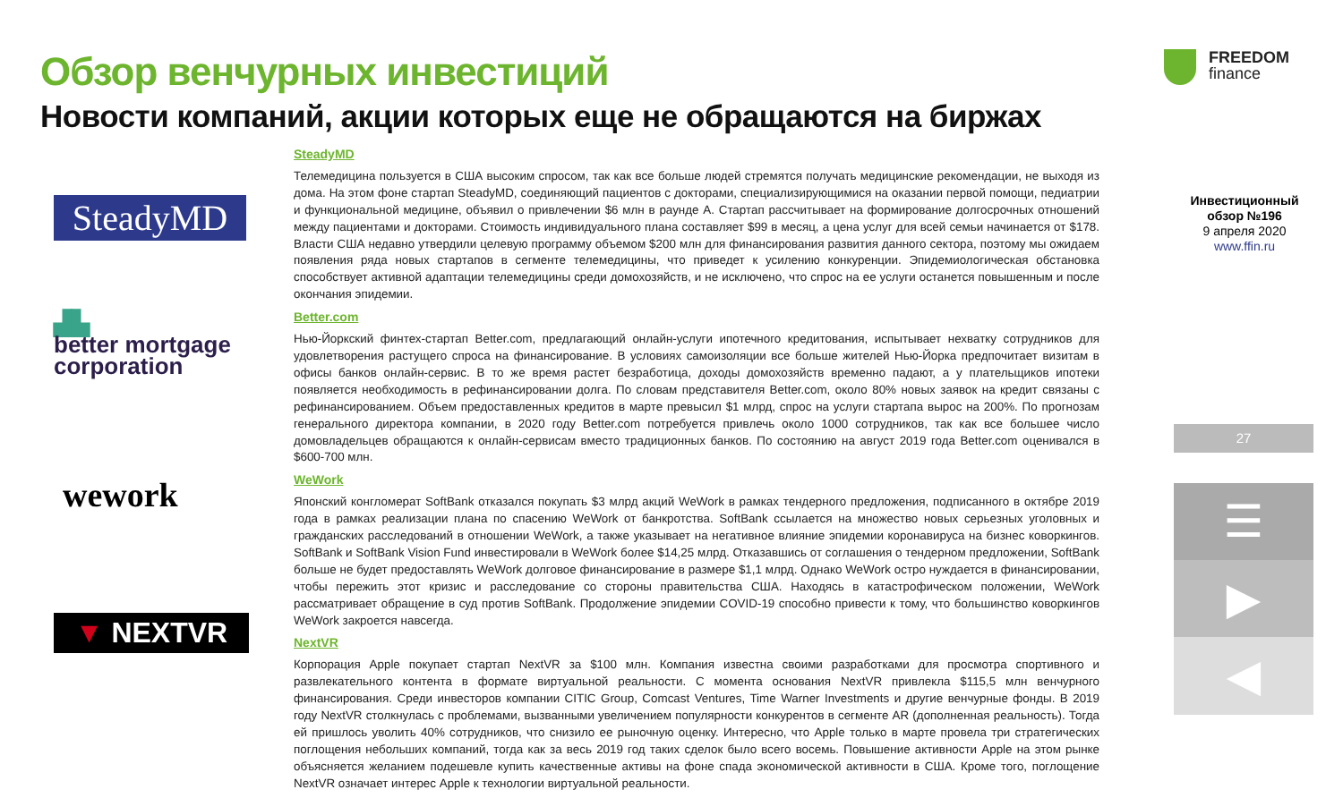Обзор венчурных инвестиций
Новости компаний, акции которых еще не обращаются на биржах
SteadyMD
▟▙
better mortgage
corporation
wework
▼ NEXTVR
SteadyMD
Телемедицина пользуется в США высоким спросом, так как все больше людей стремятся получать медицинские рекомендации, не выходя из дома. На этом фоне стартап SteadyMD, соединяющий пациентов с докторами, специализирующимися на оказании первой помощи, педиатрии и функциональной медицине, объявил о привлечении $6 млн в раунде A. Стартап рассчитывает на формирование долгосрочных отношений между пациентами и докторами. Стоимость индивидуального плана составляет $99 в месяц, а цена услуг для всей семьи начинается от $178. Власти США недавно утвердили целевую программу объемом $200 млн для финансирования развития данного сектора, поэтому мы ожидаем появления ряда новых стартапов в сегменте телемедицины, что приведет к усилению конкуренции. Эпидемиологическая обстановка способствует активной адаптации телемедицины среди домохозяйств, и не исключено, что спрос на ее услуги останется повышенным и после окончания эпидемии.
Better.com
Нью-Йоркский финтех-стартап Better.com, предлагающий онлайн-услуги ипотечного кредитования, испытывает нехватку сотрудников для удовлетворения растущего спроса на финансирование. В условиях самоизоляции все больше жителей Нью-Йорка предпочитает визитам в офисы банков онлайн-сервис. В то же время растет безработица, доходы домохозяйств временно падают, а у плательщиков ипотеки появляется необходимость в рефинансировании долга. По словам представителя Better.com, около 80% новых заявок на кредит связаны с рефинансированием. Объем предоставленных кредитов в марте превысил $1 млрд, спрос на услуги стартапа вырос на 200%. По прогнозам генерального директора компании, в 2020 году Better.com потребуется привлечь около 1000 сотрудников, так как все большее число домовладельцев обращаются к онлайн-сервисам вместо традиционных банков. По состоянию на август 2019 года Better.com оценивался в $600-700 млн.
WeWork
Японский конгломерат SoftBank отказался покупать $3 млрд акций WeWork в рамках тендерного предложения, подписанного в октябре 2019 года в рамках реализации плана по спасению WeWork от банкротства. SoftBank ссылается на множество новых серьезных уголовных и гражданских расследований в отношении WeWork, а также указывает на негативное влияние эпидемии коронавируса на бизнес коворкингов. SoftBank и SoftBank Vision Fund инвестировали в WeWork более $14,25 млрд. Отказавшись от соглашения о тендерном предложении, SoftBank больше не будет предоставлять WeWork долговое финансирование в размере $1,1 млрд. Однако WeWork остро нуждается в финансировании, чтобы пережить этот кризис и расследование со стороны правительства США. Находясь в катастрофическом положении, WeWork рассматривает обращение в суд против SoftBank. Продолжение эпидемии COVID-19 способно привести к тому, что большинство коворкингов WeWork закроется навсегда.
NextVR
Корпорация Apple покупает стартап NextVR за $100 млн. Компания известна своими разработками для просмотра спортивного и развлекательного контента в формате виртуальной реальности. С момента основания NextVR привлекла $115,5 млн венчурного финансирования. Среди инвесторов компании CITIC Group, Comcast Ventures, Time Warner Investments и другие венчурные фонды. В 2019 году NextVR столкнулась с проблемами, вызванными увеличением популярности конкурентов в сегменте AR (дополненная реальность). Тогда ей пришлось уволить 40% сотрудников, что снизило ее рыночную оценку. Интересно, что Apple только в марте провела три стратегических поглощения небольших компаний, тогда как за весь 2019 год таких сделок было всего восемь. Повышение активности Apple на этом рынке объясняется желанием подешевле купить качественные активы на фоне спада экономической активности в США. Кроме того, поглощение NextVR означает интерес Apple к технологии виртуальной реальности.
FREEDOM
finance
Инвестиционный
обзор №196
9 апреля 2020
www.ffin.ru
27
☰
▶
◀